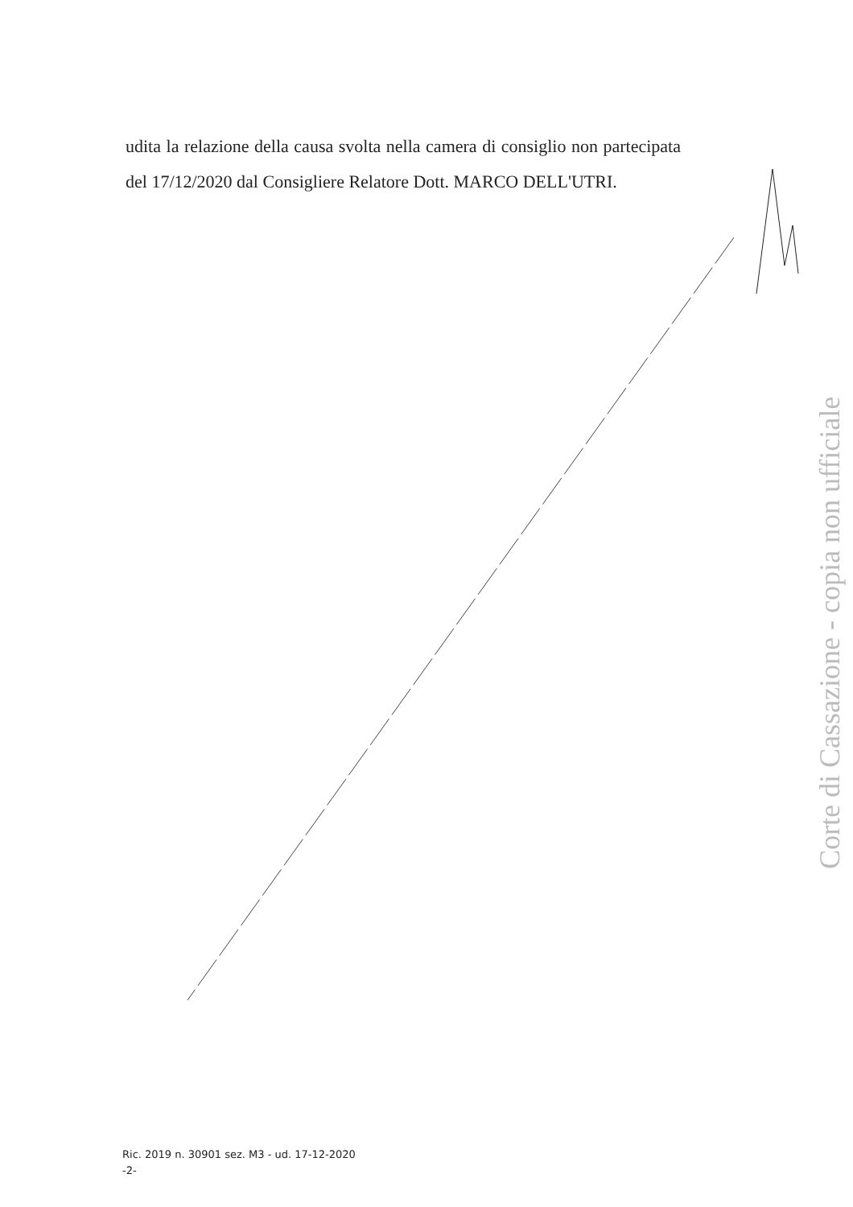udita la relazione della causa svolta nella camera di consiglio non partecipata del 17/12/2020 dal Consigliere Relatore Dott. MARCO DELL'UTRI.
Corte di Cassazione - copia non ufficiale
Ric. 2019 n. 30901 sez. M3 - ud. 17-12-2020
-2-